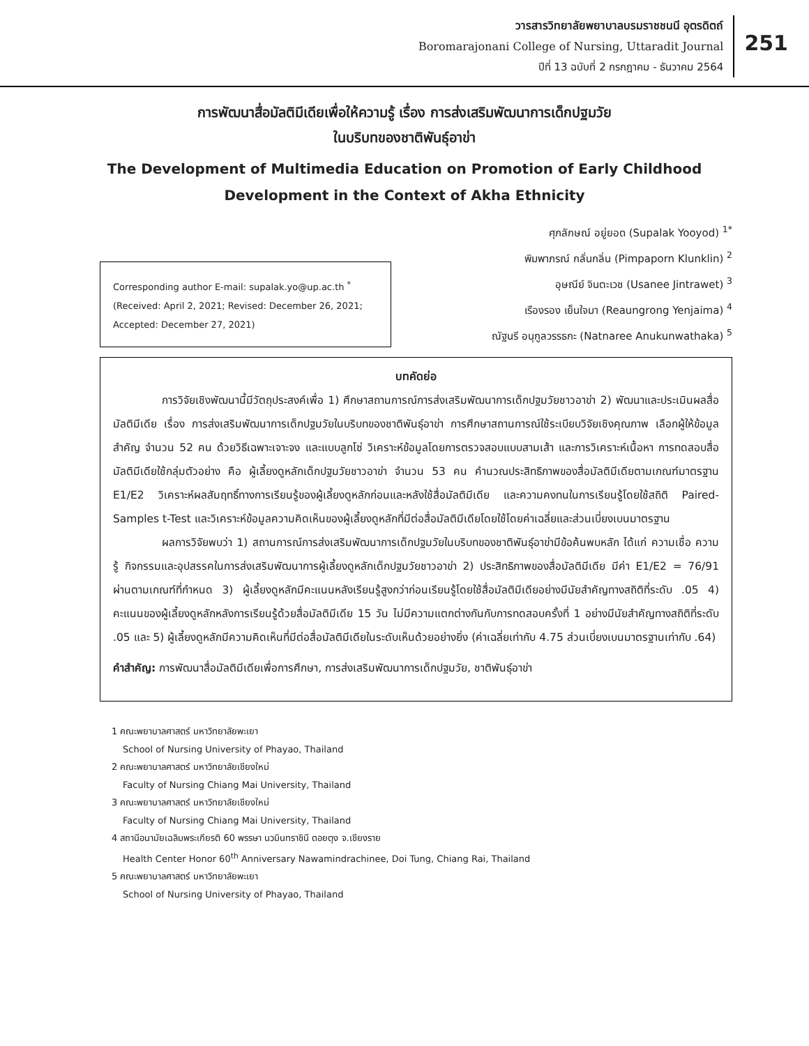วารสารวิทยาลัยพยาบาลบรมราชชนนี อุตรดิตถ์
Boromarajonani College of Nursing, Uttaradit Journal
ปีที่ 13 ฉบับที่ 2 กรกฎาคม - ธันวาคม 2564
251
การพัฒนาสื่อมัลติมีเดียเพื่อให้ความรู้ เรื่อง การส่งเสริมพัฒนาการเด็กปฐมวัย
ในบริบทของชาติพันธุ์อาข่า
The Development of Multimedia Education on Promotion of Early Childhood
Development in the Context of Akha Ethnicity
Corresponding author E-mail: supalak.yo@up.ac.th <sup>*</sup>
(Received: April 2, 2021; Revised: December 26, 2021;
Accepted: December 27, 2021)
ศุภลักษณ์ อยู่ยอด (Supalak Yooyod) <sup>1*</sup>
พิมพาภรณ์ กลั่นกลิ่น (Pimpaporn Klunklin) <sup>2</sup>
อุษณีย์ จินตะเวช (Usanee Jintrawet) <sup>3</sup>
เรืองรอง เย็นใจมา (Reaungrong Yenjaima) <sup>4</sup>
ณัฐนรี อนุกูลวรรธกะ (Natnaree Anukunwathaka) <sup>5</sup>
บทคัดย่อ
การวิจัยเชิงพัฒนานี้มีวัตถุประสงค์เพื่อ 1) ศึกษาสถานการณ์การส่งเสริมพัฒนาการเด็กปฐมวัยชาวอาข่า 2) พัฒนาและประเมินผลสื่อมัลติมีเดีย เรื่อง การส่งเสริมพัฒนาการเด็กปฐมวัยในบริบทของชาติพันธุ์อาข่า การศึกษาสถานการณ์ใช้ระเบียบวิจัยเชิงคุณภาพ เลือกผู้ให้ข้อมูลสำคัญ จำนวน 52 คน ด้วยวิธีเฉพาะเจาะจง และแบบลูกโซ่ วิเคราะห์ข้อมูลโดยการตรวจสอบแบบสามเส้า และการวิเคราะห์เนื้อหา การทดสอบสื่อมัลติมีเดียใช้กลุ่มตัวอย่าง คือ ผู้เลี้ยงดูหลักเด็กปฐมวัยชาวอาข่า จำนวน 53 คน คำนวณประสิทธิภาพของสื่อมัลติมีเดียตามเกณฑ์มาตรฐาน E1/E2 วิเคราะห์ผลสัมฤทธิ์ทางการเรียนรู้ของผู้เลี้ยงดูหลักก่อนและหลังใช้สื่อมัลติมีเดีย และความคงทนในการเรียนรู้โดยใช้สถิติ Paired-Samples t-Test และวิเคราะห์ข้อมูลความคิดเห็นของผู้เลี้ยงดูหลักที่มีต่อสื่อมัลติมีเดียโดยใช้โดยค่าเฉลี่ยและส่วนเบี่ยงเบนมาตรฐาน
ผลการวิจัยพบว่า 1) สถานการณ์การส่งเสริมพัฒนาการเด็กปฐมวัยในบริบทของชาติพันธุ์อาข่ามีข้อค้นพบหลัก ได้แก่ ความเชื่อ ความรู้ กิจกรรมและอุปสรรคในการส่งเสริมพัฒนาการผู้เลี้ยงดูหลักเด็กปฐมวัยชาวอาข่า 2) ประสิทธิภาพของสื่อมัลติมีเดีย มีค่า E1/E2 = 76/91 ผ่านตามเกณฑ์ที่กำหนด 3) ผู้เลี้ยงดูหลักมีคะแนนหลังเรียนรู้สูงกว่าก่อนเรียนรู้โดยใช้สื่อมัลติมีเดียอย่างมีนัยสำคัญทางสถิติที่ระดับ .05 4) คะแนนของผู้เลี้ยงดูหลักหลังการเรียนรู้ด้วยสื่อมัลติมีเดีย 15 วัน ไม่มีความแตกต่างกันกับการทดสอบครั้งที่ 1 อย่างมีนัยสำคัญทางสถิติที่ระดับ .05 และ 5) ผู้เลี้ยงดูหลักมีความคิดเห็นที่มีต่อสื่อมัลติมีเดียในระดับเห็นด้วยอย่างยิ่ง (ค่าเฉลี่ยเท่ากับ 4.75 ส่วนเบี่ยงเบนมาตรฐานเท่ากับ .64)
คำสำคัญ: การพัฒนาสื่อมัลติมีเดียเพื่อการศึกษา, การส่งเสริมพัฒนาการเด็กปฐมวัย, ชาติพันธุ์อาข่า
1 คณะพยาบาลศาสตร์ มหาวิทยาลัยพะเยา
School of Nursing University of Phayao, Thailand
2 คณะพยาบาลศาสตร์ มหาวิทยาลัยเชียงใหม่
Faculty of Nursing Chiang Mai University, Thailand
3 คณะพยาบาลศาสตร์ มหาวิทยาลัยเชียงใหม่
Faculty of Nursing Chiang Mai University, Thailand
4 สถานีอนามัยเฉลิมพระเกียรติ 60 พรรษา นวมินทราชินี ดอยตุง จ.เชียงราย
Health Center Honor 60<sup>th</sup> Anniversary Nawamindrachinee, Doi Tung, Chiang Rai, Thailand
5 คณะพยาบาลศาสตร์ มหาวิทยาลัยพะเยา
School of Nursing University of Phayao, Thailand